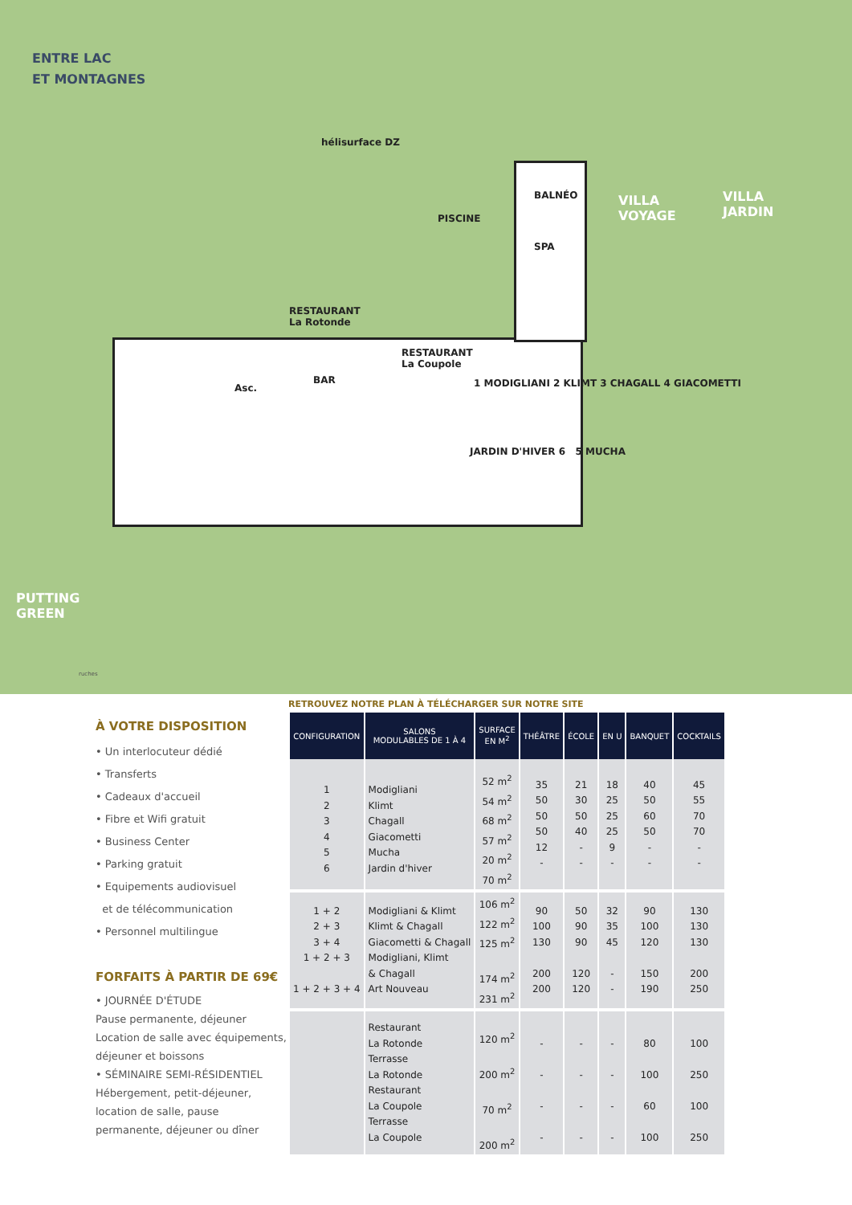ENTRE LAC
ET MONTAGNES
hélisurface DZ
PISCINE
BALNÉO
SPA
RESTAURANT
La Rotonde
BAR
RESTAURANT
La Coupole
Asc.
1 MODIGLIANI 2 KLIMT 3 CHAGALL 4 GIACOMETTI
JARDIN D'HIVER 6 5 MUCHA
VILLA
VOYAGE
VILLA
JARDIN
PUTTING
GREEN
ruches
À VOTRE DISPOSITION
• Un interlocuteur dédié
• Transferts
• Cadeaux d'accueil
• Fibre et Wifi gratuit
• Business Center
• Parking gratuit
• Equipements audiovisuel
et de télécommunication
• Personnel multilingue
FORFAITS À PARTIR DE 69€
• JOURNÉE D'ÉTUDE
Pause permanente, déjeuner
Location de salle avec équipements, déjeuner et boissons
• SÉMINAIRE SEMI-RÉSIDENTIEL
Hébergement, petit-déjeuner, location de salle, pause permanente, déjeuner ou dîner
RETROUVEZ NOTRE PLAN À TÉLÉCHARGER SUR NOTRE SITE
| CONFIGURATION | SALONS MODULABLES DE 1 À 4 | SURFACE EN M<sup>2</sup> | THÉÂTRE | ÉCOLE | EN U | BANQUET | COCKTAILS |
| --- | --- | --- | --- | --- | --- | --- | --- |
| 1 2 3 4 5 6 | Modigliani Klimt Chagall Giacometti Mucha Jardin d'hiver | 52 m<sup>2</sup> 54 m<sup>2</sup> 68 m<sup>2</sup> 57 m<sup>2</sup> 20 m<sup>2</sup> 70 m<sup>2</sup> | 35 50 50 50 12 - | 21 30 50 40 - - | 18 25 25 25 9 - | 40 50 60 50 - - | 45 55 70 70 - - |
| 1 + 2 2 + 3 3 + 4 1 + 2 + 3 1 + 2 + 3 + 4 | Modigliani & Klimt Klimt & Chagall Giacometti & Chagall Modigliani, Klimt & Chagall Art Nouveau | 106 m<sup>2</sup> 122 m<sup>2</sup> 125 m<sup>2</sup> 174 m<sup>2</sup> 231 m<sup>2</sup> | 90 100 130 200 200 | 50 90 90 120 120 | 32 35 45 - - | 90 100 120 150 190 | 130 130 130 200 250 |
| | Restaurant La Rotonde Terrasse La Rotonde Restaurant La Coupole Terrasse La Coupole | 120 m<sup>2</sup> 200 m<sup>2</sup> 70 m<sup>2</sup> 200 m<sup>2</sup> | - - - - | - - - - | - - - - | 80 100 60 100 | 100 250 100 250 |